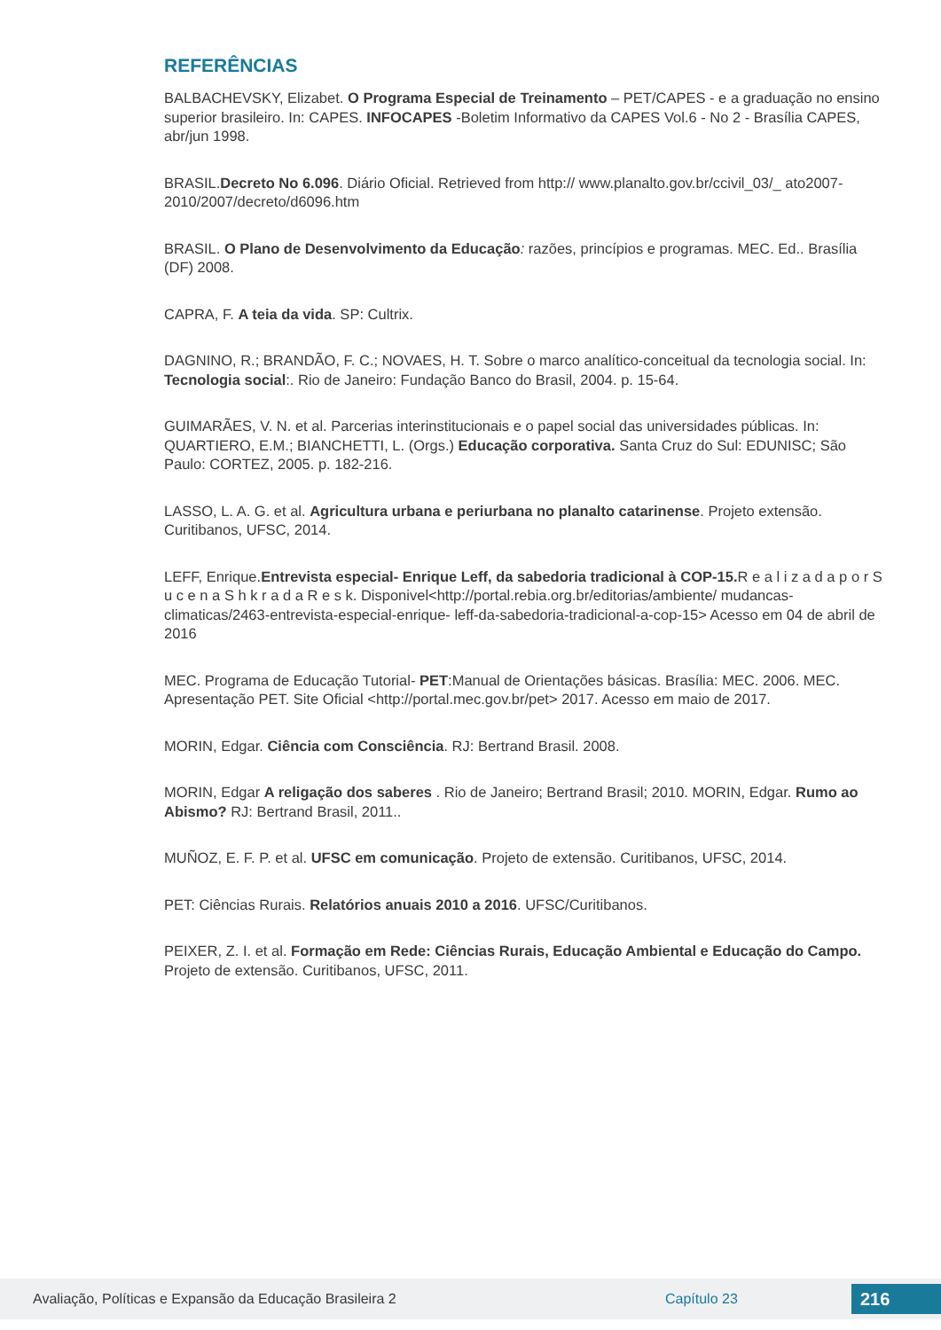REFERÊNCIAS
BALBACHEVSKY, Elizabet. O Programa Especial de Treinamento – PET/CAPES - e a graduação no ensino superior brasileiro. In: CAPES. INFOCAPES -Boletim Informativo da CAPES Vol.6 - No 2 - Brasília CAPES, abr/jun 1998.
BRASIL.Decreto No 6.096. Diário Oficial. Retrieved from http:// www.planalto.gov.br/ccivil_03/_ ato2007-2010/2007/decreto/d6096.htm
BRASIL. O Plano de Desenvolvimento da Educação: razões, princípios e programas. MEC. Ed.. Brasília (DF) 2008.
CAPRA, F. A teia da vida. SP: Cultrix.
DAGNINO, R.; BRANDÃO, F. C.; NOVAES, H. T. Sobre o marco analítico-conceitual da tecnologia social. In: Tecnologia social:. Rio de Janeiro: Fundação Banco do Brasil, 2004. p. 15-64.
GUIMARÃES, V. N. et al. Parcerias interinstitucionais e o papel social das universidades públicas. In: QUARTIERO, E.M.; BIANCHETTI, L. (Orgs.) Educação corporativa. Santa Cruz do Sul: EDUNISC; São Paulo: CORTEZ, 2005. p. 182-216.
LASSO, L. A. G. et al. Agricultura urbana e periurbana no planalto catarinense. Projeto extensão. Curitibanos, UFSC, 2014.
LEFF, Enrique.Entrevista especial- Enrique Leff, da sabedoria tradicional à COP-15. R e a l i z a d a p o r S u c e n a S h k r a d a R e s k. Disponivel<http://portal.rebia.org.br/editorias/ambiente/ mudancas-climaticas/2463-entrevista-especial-enrique- leff-da-sabedoria-tradicional-a-cop-15> Acesso em 04 de abril de 2016
MEC. Programa de Educação Tutorial- PET:Manual de Orientações básicas. Brasília: MEC. 2006. MEC. Apresentação PET. Site Oficial <http://portal.mec.gov.br/pet> 2017. Acesso em maio de 2017.
MORIN, Edgar. Ciência com Consciência. RJ: Bertrand Brasil. 2008.
MORIN, Edgar A religação dos saberes . Rio de Janeiro; Bertrand Brasil; 2010. MORIN, Edgar. Rumo ao Abismo? RJ: Bertrand Brasil, 2011..
MUÑOZ, E. F. P. et al. UFSC em comunicação. Projeto de extensão. Curitibanos, UFSC, 2014.
PET: Ciências Rurais. Relatórios anuais 2010 a 2016. UFSC/Curitibanos.
PEIXER, Z. I. et al. Formação em Rede: Ciências Rurais, Educação Ambiental e Educação do Campo. Projeto de extensão. Curitibanos, UFSC, 2011.
Avaliação, Políticas e Expansão da Educação Brasileira 2 Capítulo 23
216